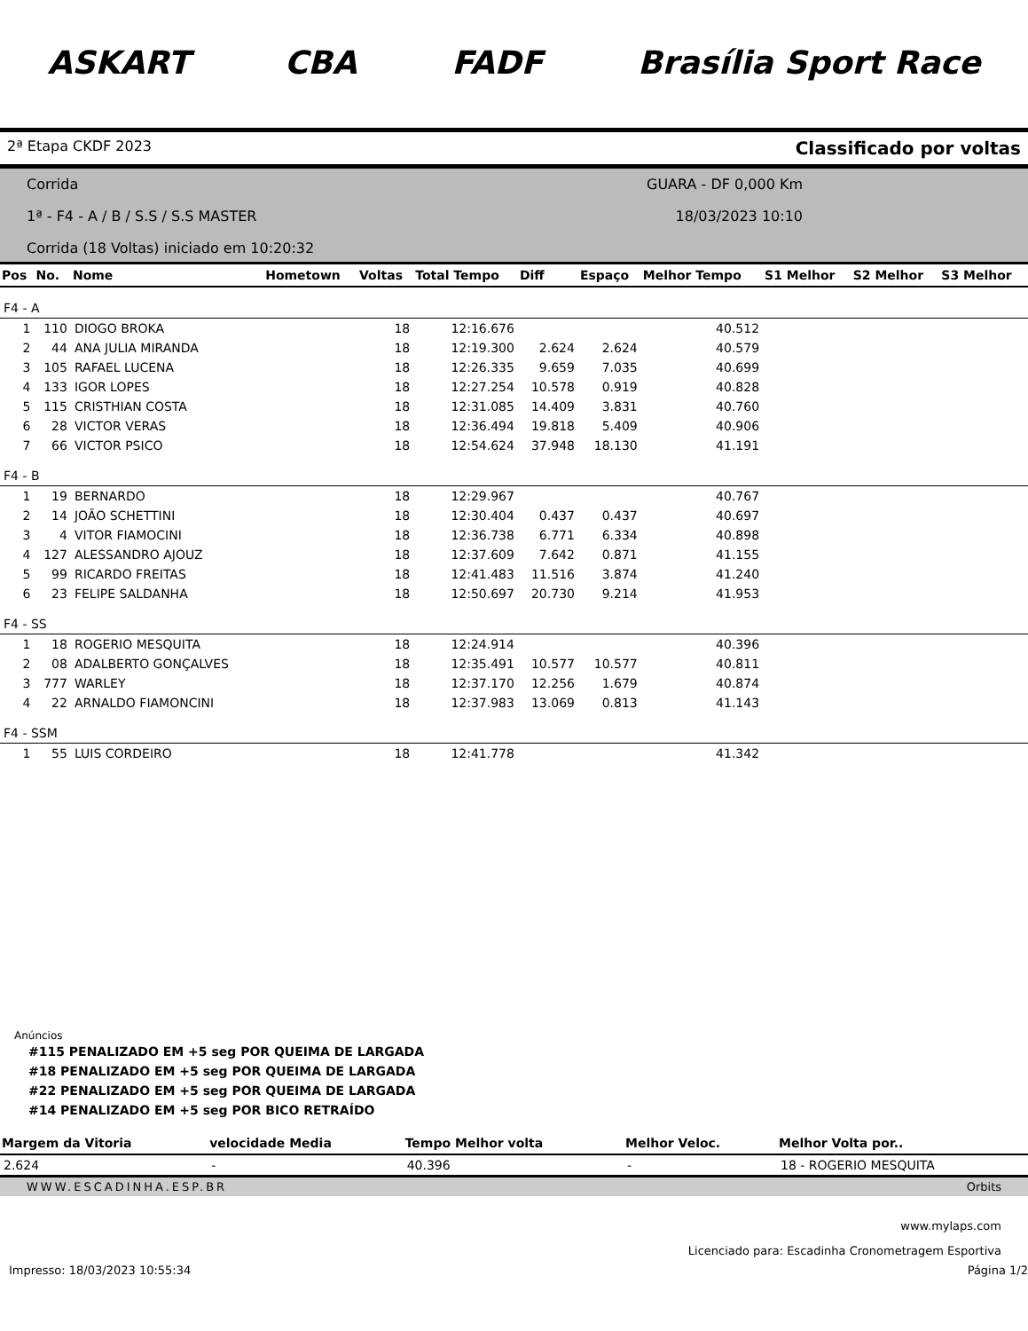ASKART CBA FADF Brasília Sport Race
2ª Etapa CKDF 2023 Classificado por voltas
Corrida
1ª - F4 - A / B / S.S / S.S MASTER
Corrida (18 Voltas) iniciado em 10:20:32
GUARA - DF 0,000 Km
18/03/2023 10:10
| Pos | No. | Nome | Hometown | Voltas | Total Tempo | Diff | Espaço | Melhor Tempo | S1 Melhor | S2 Melhor | S3 Melhor |
| --- | --- | --- | --- | --- | --- | --- | --- | --- | --- | --- | --- |
| F4 - A | | | | | | | | | | | |
| 1 | 110 | DIOGO BROKA | | 18 | 12:16.676 | | | 40.512 | | | |
| 2 | 44 | ANA JULIA MIRANDA | | 18 | 12:19.300 | 2.624 | 2.624 | 40.579 | | | |
| 3 | 105 | RAFAEL LUCENA | | 18 | 12:26.335 | 9.659 | 7.035 | 40.699 | | | |
| 4 | 133 | IGOR LOPES | | 18 | 12:27.254 | 10.578 | 0.919 | 40.828 | | | |
| 5 | 115 | CRISTHIAN COSTA | | 18 | 12:31.085 | 14.409 | 3.831 | 40.760 | | | |
| 6 | 28 | VICTOR VERAS | | 18 | 12:36.494 | 19.818 | 5.409 | 40.906 | | | |
| 7 | 66 | VICTOR PSICO | | 18 | 12:54.624 | 37.948 | 18.130 | 41.191 | | | |
| F4 - B | | | | | | | | | | | |
| 1 | 19 | BERNARDO | | 18 | 12:29.967 | | | 40.767 | | | |
| 2 | 14 | JOÃO SCHETTINI | | 18 | 12:30.404 | 0.437 | 0.437 | 40.697 | | | |
| 3 | 4 | VITOR FIAMOCINI | | 18 | 12:36.738 | 6.771 | 6.334 | 40.898 | | | |
| 4 | 127 | ALESSANDRO AJOUZ | | 18 | 12:37.609 | 7.642 | 0.871 | 41.155 | | | |
| 5 | 99 | RICARDO FREITAS | | 18 | 12:41.483 | 11.516 | 3.874 | 41.240 | | | |
| 6 | 23 | FELIPE SALDANHA | | 18 | 12:50.697 | 20.730 | 9.214 | 41.953 | | | |
| F4 - SS | | | | | | | | | | | |
| 1 | 18 | ROGERIO MESQUITA | | 18 | 12:24.914 | | | 40.396 | | | |
| 2 | 08 | ADALBERTO GONÇALVES | | 18 | 12:35.491 | 10.577 | 10.577 | 40.811 | | | |
| 3 | 777 | WARLEY | | 18 | 12:37.170 | 12.256 | 1.679 | 40.874 | | | |
| 4 | 22 | ARNALDO FIAMONCINI | | 18 | 12:37.983 | 13.069 | 0.813 | 41.143 | | | |
| F4 - SSM | | | | | | | | | | | |
| 1 | 55 | LUIS CORDEIRO | | 18 | 12:41.778 | | | 41.342 | | | |
Anúncios
#115 PENALIZADO EM +5 seg POR QUEIMA DE LARGADA
#18 PENALIZADO EM +5 seg POR QUEIMA DE LARGADA
#22 PENALIZADO EM +5 seg POR QUEIMA DE LARGADA
#14 PENALIZADO EM +5 seg POR BICO RETRAÍDO
| Margem da Vitoria | velocidade Media | Tempo Melhor volta | Melhor Veloc. | Melhor Volta por.. |
| --- | --- | --- | --- | --- |
| 2.624 | - | 40.396 | - | 18 - ROGERIO MESQUITA |
WWW.ESCADINHA.ESP.BR Orbits
www.mylaps.com
Licenciado para: Escadinha Cronometragem Esportiva
Impresso: 18/03/2023 10:55:34 Página 1/2